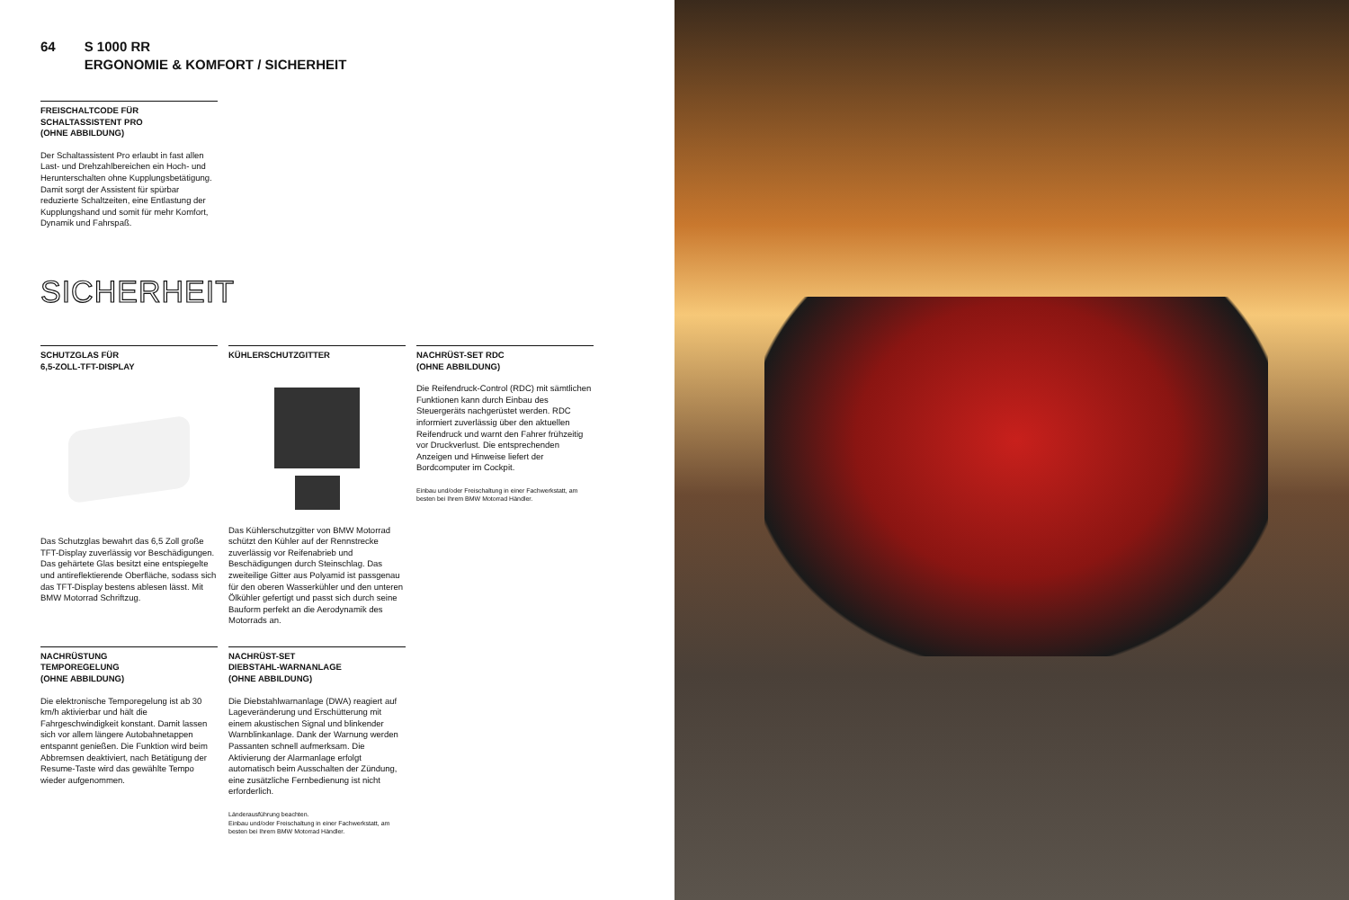64 S 1000 RR
ERGONOMIE & KOMFORT / SICHERHEIT
FREISCHALTCODE FÜR
SCHALTASSISTENT PRO
(OHNE ABBILDUNG)
Der Schaltassistent Pro erlaubt in fast allen Last- und Drehzahlbereichen ein Hoch- und Herunterschalten ohne Kupplungsbetätigung. Damit sorgt der Assistent für spürbar reduzierte Schaltzeiten, eine Entlastung der Kupplungshand und somit für mehr Komfort, Dynamik und Fahrspaß.
SICHERHEIT
SCHUTZGLAS FÜR
6,5-ZOLL-TFT-DISPLAY
Das Schutzglas bewahrt das 6,5 Zoll große TFT-Display zuverlässig vor Beschädigungen. Das gehärtete Glas besitzt eine entspiegelte und antireflektierende Oberfläche, sodass sich das TFT-Display bestens ablesen lässt. Mit BMW Motorrad Schriftzug.
KÜHLERSCHUTZGITTER
Das Kühlerschutzgitter von BMW Motorrad schützt den Kühler auf der Rennstrecke zuverlässig vor Reifenabrieb und Beschädigungen durch Steinschlag. Das zweiteilige Gitter aus Polyamid ist passgenau für den oberen Wasserkühler und den unteren Ölkühler gefertigt und passt sich durch seine Bauform perfekt an die Aerodynamik des Motorrads an.
NACHRÜST-SET RDC
(OHNE ABBILDUNG)
Die Reifendruck-Control (RDC) mit sämtlichen Funktionen kann durch Einbau des Steuergeräts nachgerüstet werden. RDC informiert zuverlässig über den aktuellen Reifendruck und warnt den Fahrer frühzeitig vor Druckverlust. Die entsprechenden Anzeigen und Hinweise liefert der Bordcomputer im Cockpit.
Einbau und/oder Freischaltung in einer Fachwerkstatt, am besten bei Ihrem BMW Motorrad Händler.
NACHRÜSTUNG
TEMPOREGELUNG
(OHNE ABBILDUNG)
Die elektronische Temporegelung ist ab 30 km/h aktivierbar und hält die Fahrgeschwindigkeit konstant. Damit lassen sich vor allem längere Autobahnetappen entspannt genießen. Die Funktion wird beim Abbremsen deaktiviert, nach Betätigung der Resume-Taste wird das gewählte Tempo wieder aufgenommen.
NACHRÜST-SET
DIEBSTAHL-WARNANLAGE
(OHNE ABBILDUNG)
Die Diebstahlwarnanlage (DWA) reagiert auf Lageveränderung und Erschütterung mit einem akustischen Signal und blinkender Warnblinkanlage. Dank der Warnung werden Passanten schnell aufmerksam. Die Aktivierung der Alarmanlage erfolgt automatisch beim Ausschalten der Zündung, eine zusätzliche Fernbedienung ist nicht erforderlich.
Länderausführung beachten.
Einbau und/oder Freischaltung in einer Fachwerkstatt, am besten bei Ihrem BMW Motorrad Händler.